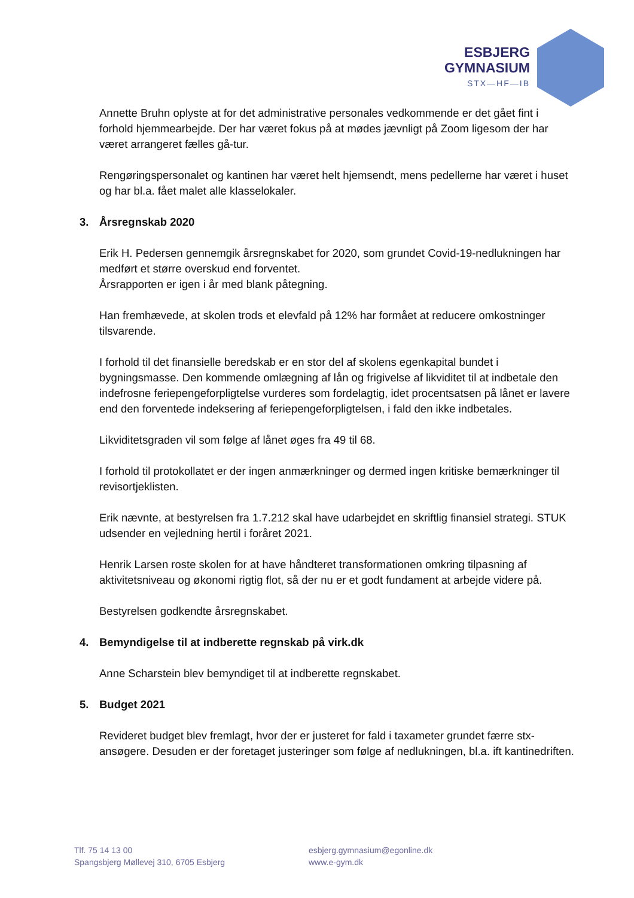ESBJERG
GYMNASIUM
STX—HF—IB
Annette Bruhn oplyste at for det administrative personales vedkommende er det gået fint i forhold hjemmearbejde. Der har været fokus på at mødes jævnligt på Zoom ligesom der har været arrangeret fælles gå-tur.
Rengøringspersonalet og kantinen har været helt hjemsendt, mens pedellerne har været i huset og har bl.a. fået malet alle klasselokaler.
3. Årsregnskab 2020
Erik H. Pedersen gennemgik årsregnskabet for 2020, som grundet Covid-19-nedlukningen har medført et større overskud end forventet.
Årsrapporten er igen i år med blank påtegning.
Han fremhævede, at skolen trods et elevfald på 12% har formået at reducere omkostninger tilsvarende.
I forhold til det finansielle beredskab er en stor del af skolens egenkapital bundet i bygningsmasse. Den kommende omlægning af lån og frigivelse af likviditet til at indbetale den indefrosne feriepengeforpligtelse vurderes som fordelagtig, idet procentsatsen på lånet er lavere end den forventede indeksering af feriepengeforpligtelsen, i fald den ikke indbetales.
Likviditetsgraden vil som følge af lånet øges fra 49 til 68.
I forhold til protokollatet er der ingen anmærkninger og dermed ingen kritiske bemærkninger til revisortjeklisten.
Erik nævnte, at bestyrelsen fra 1.7.212 skal have udarbejdet en skriftlig finansiel strategi. STUK udsender en vejledning hertil i foråret 2021.
Henrik Larsen roste skolen for at have håndteret transformationen omkring tilpasning af aktivitetsniveau og økonomi rigtig flot, så der nu er et godt fundament at arbejde videre på.
Bestyrelsen godkendte årsregnskabet.
4. Bemyndigelse til at indberette regnskab på virk.dk
Anne Scharstein blev bemyndiget til at indberette regnskabet.
5. Budget 2021
Revideret budget blev fremlagt, hvor der er justeret for fald i taxameter grundet færre stx-ansøgere. Desuden er der foretaget justeringer som følge af nedlukningen, bl.a. ift kantinedriften.
Tlf. 75 14 13 00
Spangsbjerg Møllevej 310, 6705 Esbjerg
esbjerg.gymnasium@egonline.dk
www.e-gym.dk